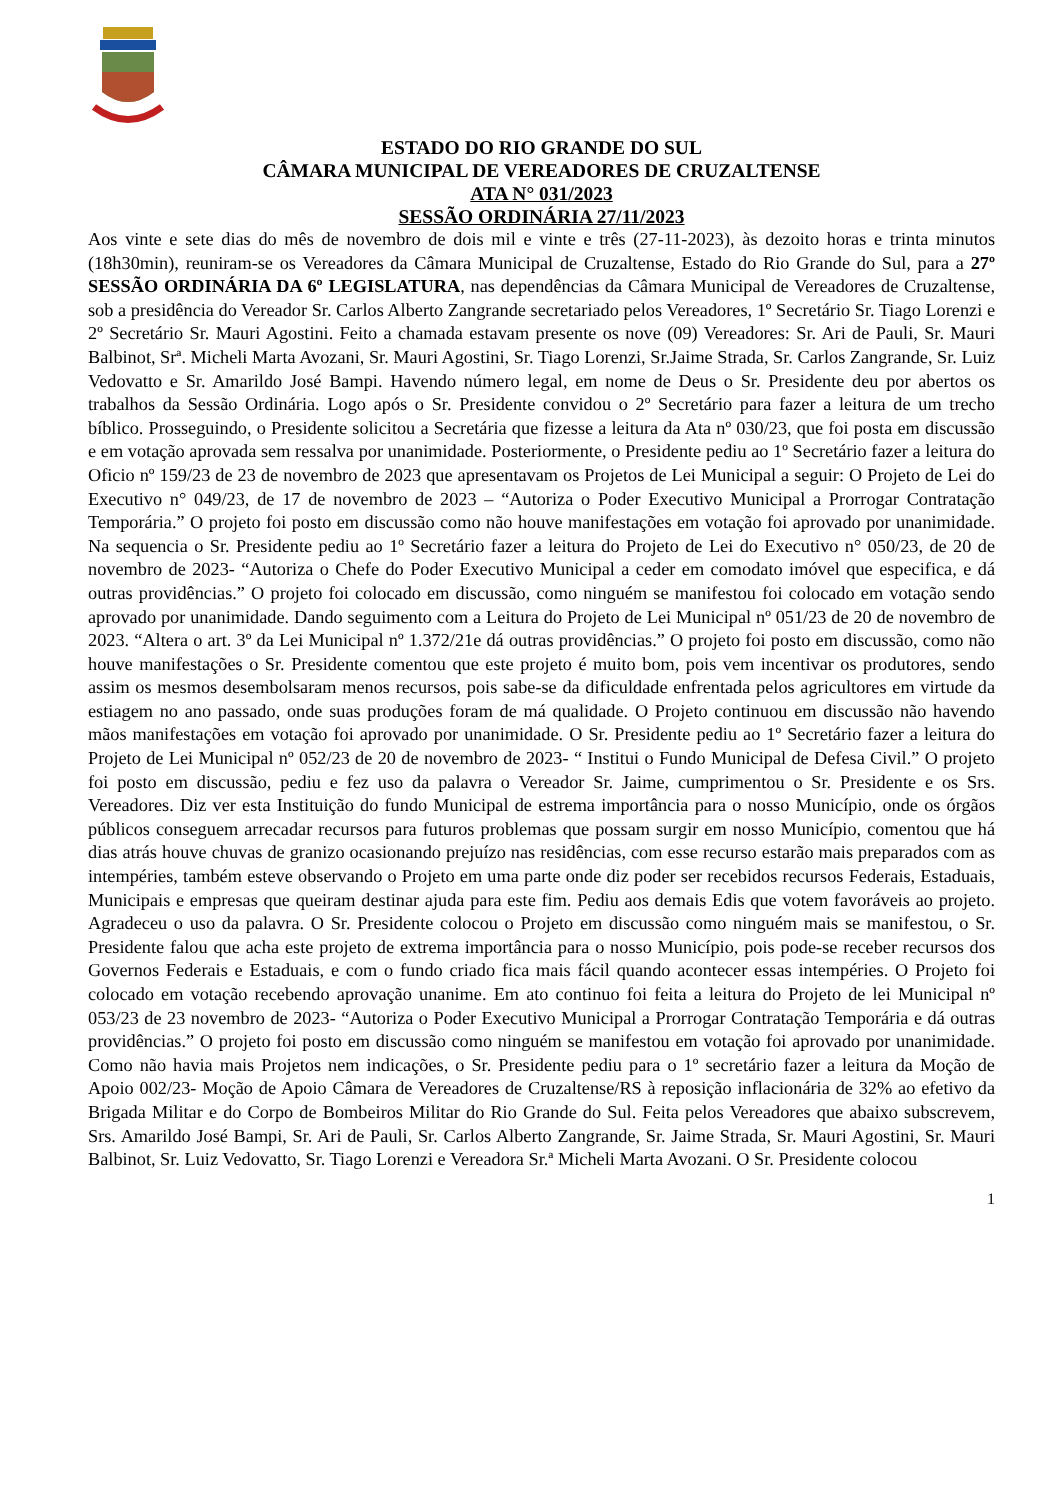ESTADO DO RIO GRANDE DO SUL
CÂMARA MUNICIPAL DE VEREADORES DE CRUZALTENSE
ATA N° 031/2023
SESSÃO ORDINÁRIA 27/11/2023
Aos vinte e sete dias do mês de novembro de dois mil e vinte e três (27-11-2023), às dezoito horas e trinta minutos (18h30min), reuniram-se os Vereadores da Câmara Municipal de Cruzaltense, Estado do Rio Grande do Sul, para a 27º SESSÃO ORDINÁRIA DA 6º LEGISLATURA, nas dependências da Câmara Municipal de Vereadores de Cruzaltense, sob a presidência do Vereador Sr. Carlos Alberto Zangrande secretariado pelos Vereadores, 1º Secretário Sr. Tiago Lorenzi e 2º Secretário Sr. Mauri Agostini. Feito a chamada estavam presente os nove (09) Vereadores: Sr. Ari de Pauli, Sr. Mauri Balbinot, Srª. Micheli Marta Avozani, Sr. Mauri Agostini, Sr. Tiago Lorenzi, Sr.Jaime Strada, Sr. Carlos Zangrande, Sr. Luiz Vedovatto e Sr. Amarildo José Bampi. Havendo número legal, em nome de Deus o Sr. Presidente deu por abertos os trabalhos da Sessão Ordinária. Logo após o Sr. Presidente convidou o 2º Secretário para fazer a leitura de um trecho bíblico. Prosseguindo, o Presidente solicitou a Secretária que fizesse a leitura da Ata nº 030/23, que foi posta em discussão e em votação aprovada sem ressalva por unanimidade. Posteriormente, o Presidente pediu ao 1º Secretário fazer a leitura do Oficio nº 159/23 de 23 de novembro de 2023 que apresentavam os Projetos de Lei Municipal a seguir: O Projeto de Lei do Executivo n° 049/23, de 17 de novembro de 2023 – “Autoriza o Poder Executivo Municipal a Prorrogar Contratação Temporária.” O projeto foi posto em discussão como não houve manifestações em votação foi aprovado por unanimidade. Na sequencia o Sr. Presidente pediu ao 1º Secretário fazer a leitura do Projeto de Lei do Executivo n° 050/23, de 20 de novembro de 2023- “Autoriza o Chefe do Poder Executivo Municipal a ceder em comodato imóvel que especifica, e dá outras providências.” O projeto foi colocado em discussão, como ninguém se manifestou foi colocado em votação sendo aprovado por unanimidade. Dando seguimento com a Leitura do Projeto de Lei Municipal nº 051/23 de 20 de novembro de 2023. “Altera o art. 3º da Lei Municipal nº 1.372/21e dá outras providências.” O projeto foi posto em discussão, como não houve manifestações o Sr. Presidente comentou que este projeto é muito bom, pois vem incentivar os produtores, sendo assim os mesmos desembolsaram menos recursos, pois sabe-se da dificuldade enfrentada pelos agricultores em virtude da estiagem no ano passado, onde suas produções foram de má qualidade. O Projeto continuou em discussão não havendo mãos manifestações em votação foi aprovado por unanimidade. O Sr. Presidente pediu ao 1º Secretário fazer a leitura do Projeto de Lei Municipal nº 052/23 de 20 de novembro de 2023- “ Institui o Fundo Municipal de Defesa Civil.” O projeto foi posto em discussão, pediu e fez uso da palavra o Vereador Sr. Jaime, cumprimentou o Sr. Presidente e os Srs. Vereadores. Diz ver esta Instituição do fundo Municipal de estrema importância para o nosso Município, onde os órgãos públicos conseguem arrecadar recursos para futuros problemas que possam surgir em nosso Município, comentou que há dias atrás houve chuvas de granizo ocasionando prejuízo nas residências, com esse recurso estarão mais preparados com as intempéries, também esteve observando o Projeto em uma parte onde diz poder ser recebidos recursos Federais, Estaduais, Municipais e empresas que queiram destinar ajuda para este fim. Pediu aos demais Edis que votem favoráveis ao projeto. Agradeceu o uso da palavra. O Sr. Presidente colocou o Projeto em discussão como ninguém mais se manifestou, o Sr. Presidente falou que acha este projeto de extrema importância para o nosso Município, pois pode-se receber recursos dos Governos Federais e Estaduais, e com o fundo criado fica mais fácil quando acontecer essas intempéries. O Projeto foi colocado em votação recebendo aprovação unanime. Em ato continuo foi feita a leitura do Projeto de lei Municipal nº 053/23 de 23 novembro de 2023- “Autoriza o Poder Executivo Municipal a Prorrogar Contratação Temporária e dá outras providências.” O projeto foi posto em discussão como ninguém se manifestou em votação foi aprovado por unanimidade. Como não havia mais Projetos nem indicações, o Sr. Presidente pediu para o 1º secretário fazer a leitura da Moção de Apoio 002/23- Moção de Apoio Câmara de Vereadores de Cruzaltense/RS à reposição inflacionária de 32% ao efetivo da Brigada Militar e do Corpo de Bombeiros Militar do Rio Grande do Sul. Feita pelos Vereadores que abaixo subscrevem, Srs. Amarildo José Bampi, Sr. Ari de Pauli, Sr. Carlos Alberto Zangrande, Sr. Jaime Strada, Sr. Mauri Agostini, Sr. Mauri Balbinot, Sr. Luiz Vedovatto, Sr. Tiago Lorenzi e Vereadora Sr.ª Micheli Marta Avozani. O Sr. Presidente colocou
1